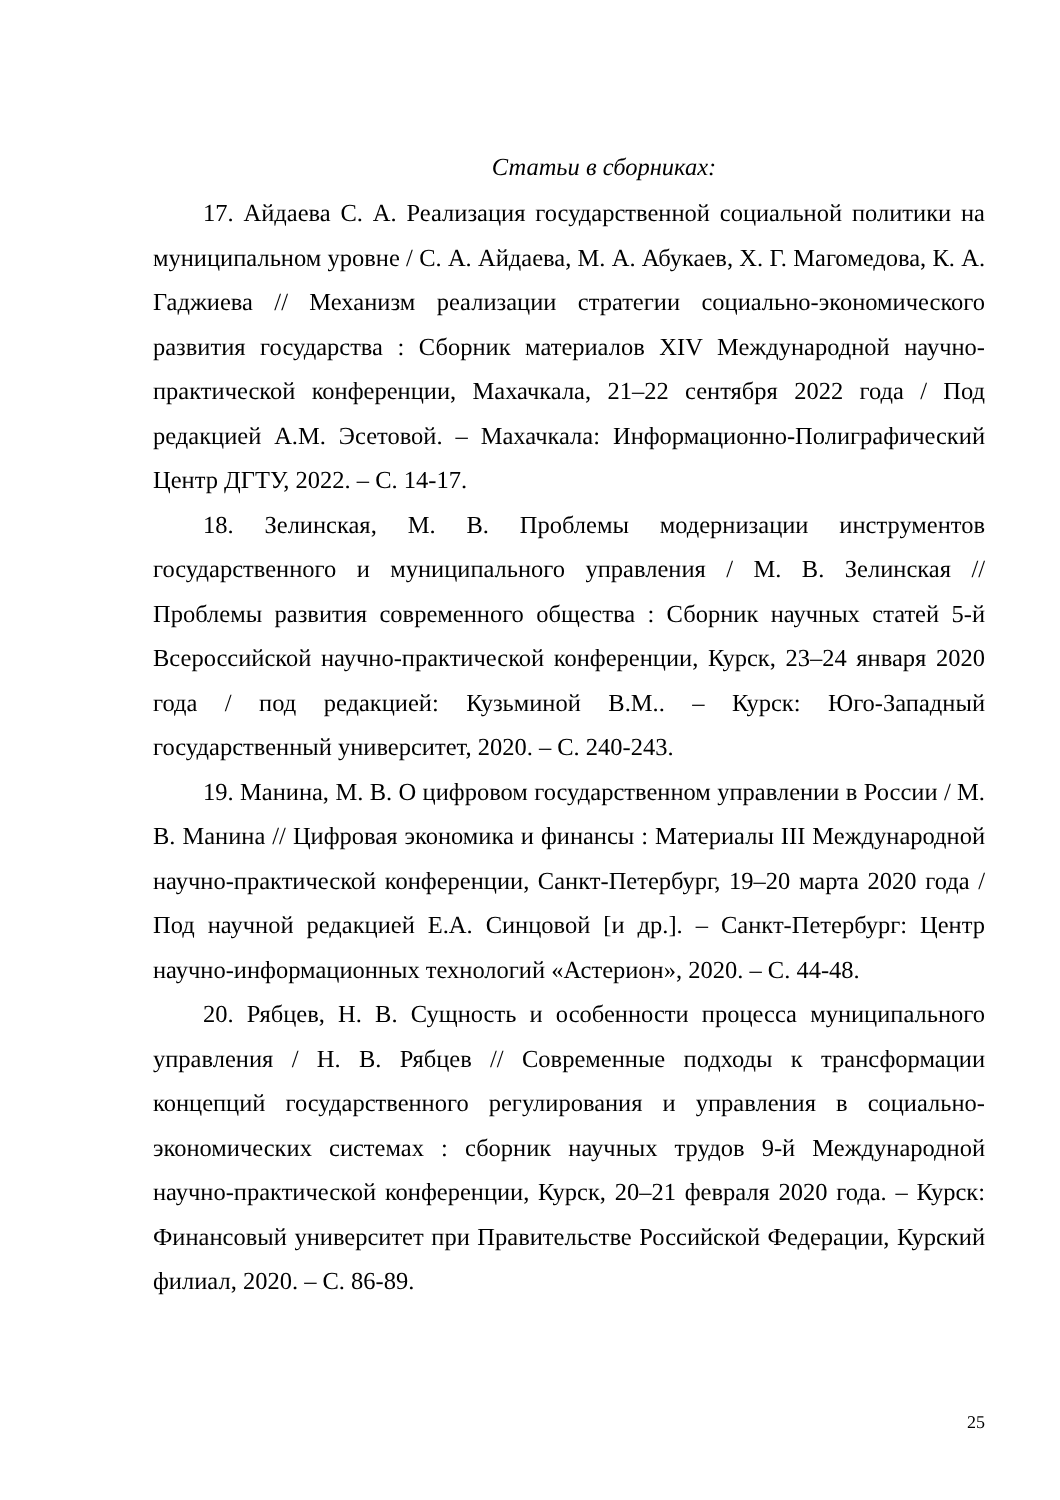Статьи в сборниках:
17. Айдаева С. А. Реализация государственной социальной политики на муниципальном уровне / С. А. Айдаева, М. А. Абукаев, Х. Г. Магомедова, К. А. Гаджиева // Механизм реализации стратегии социально-экономического развития государства : Сборник материалов XIV Международной научно-практической конференции, Махачкала, 21–22 сентября 2022 года / Под редакцией А.М. Эсетовой. – Махачкала: Информационно-Полиграфический Центр ДГТУ, 2022. – С. 14-17.
18. Зелинская, М. В. Проблемы модернизации инструментов государственного и муниципального управления / М. В. Зелинская // Проблемы развития современного общества : Сборник научных статей 5-й Всероссийской научно-практической конференции, Курск, 23–24 января 2020 года / под редакцией: Кузьминой В.М.. – Курск: Юго-Западный государственный университет, 2020. – С. 240-243.
19. Манина, М. В. О цифровом государственном управлении в России / М. В. Манина // Цифровая экономика и финансы : Материалы III Международной научно-практической конференции, Санкт-Петербург, 19–20 марта 2020 года / Под научной редакцией Е.А. Синцовой [и др.]. – Санкт-Петербург: Центр научно-информационных технологий «Астерион», 2020. – С. 44-48.
20. Рябцев, Н. В. Сущность и особенности процесса муниципального управления / Н. В. Рябцев // Современные подходы к трансформации концепций государственного регулирования и управления в социально-экономических системах : сборник научных трудов 9-й Международной научно-практической конференции, Курск, 20–21 февраля 2020 года. – Курск: Финансовый университет при Правительстве Российской Федерации, Курский филиал, 2020. – С. 86-89.
25